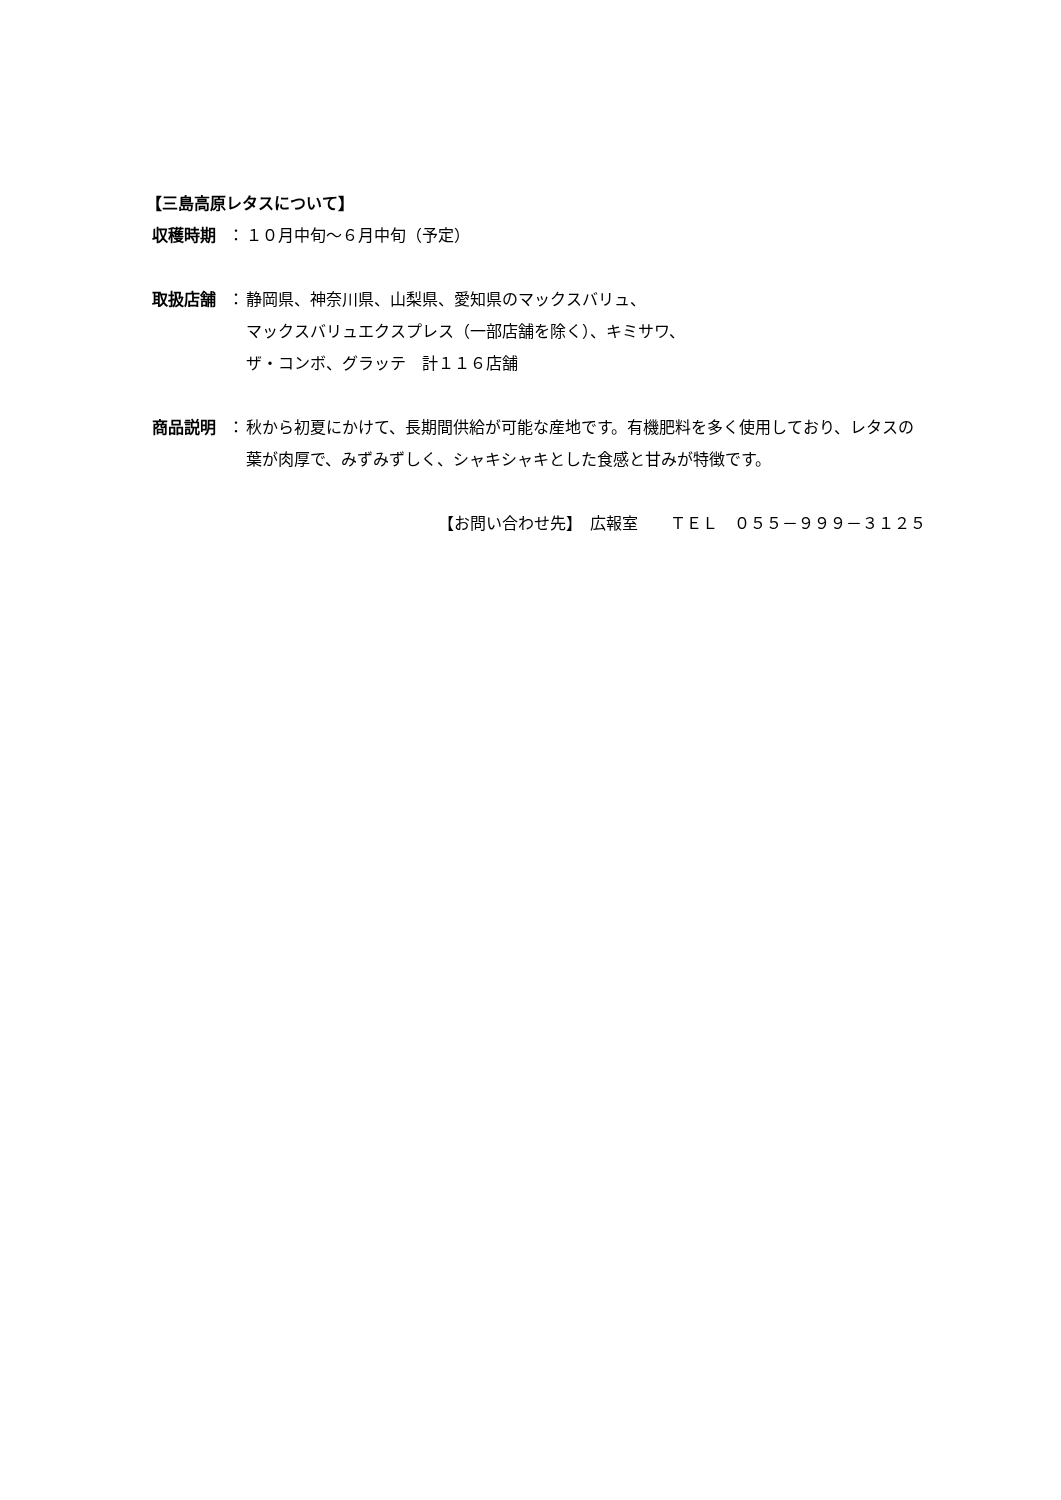【三島高原レタスについて】
収穫時期 ： １０月中旬～６月中旬（予定）
取扱店舗 ： 静岡県、神奈川県、山梨県、愛知県のマックスバリュ、
マックスバリュエクスプレス（一部店舗を除く）、キミサワ、
ザ・コンボ、グラッテ　計１１６店舗
商品説明 ： 秋から初夏にかけて、長期間供給が可能な産地です。有機肥料を多く使用しており、レタスの葉が肉厚で、みずみずしく、シャキシャキとした食感と甘みが特徴です。
【お問い合わせ先】　広報室　　ＴＥＬ　０５５－９９９－３１２５